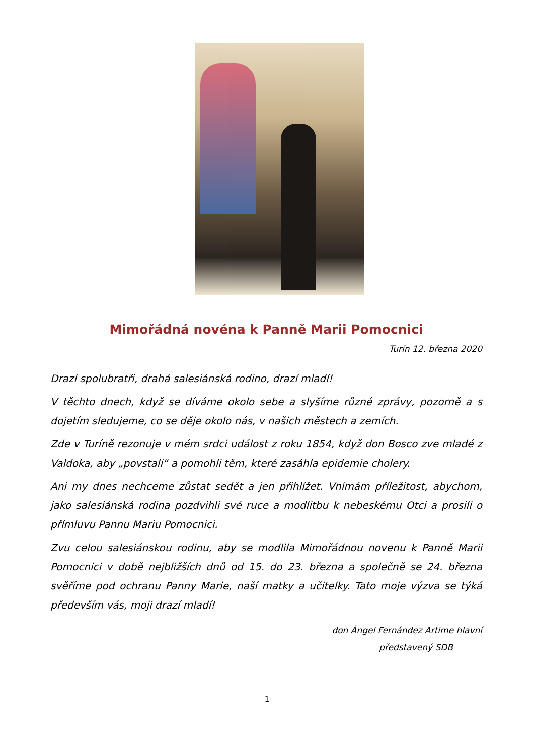Mimořádná novéna k Panně Marii Pomocnici
Turín 12. března 2020
Drazí spolubratři, drahá salesiánská rodino, drazí mladí!
V těchto dnech, když se díváme okolo sebe a slyšíme různé zprávy, pozorně a s dojetím sledujeme, co se děje okolo nás, v našich městech a zemích.
Zde v Turíně rezonuje v mém srdci událost z roku 1854, když don Bosco zve mladé z Valdoka, aby „povstali“ a pomohli těm, které zasáhla epidemie cholery.
Ani my dnes nechceme zůstat sedět a jen přihlížet. Vnímám příležitost, abychom, jako salesiánská rodina pozdvihli své ruce a modlitbu k nebeskému Otci a prosili o přímluvu Pannu Mariu Pomocnici.
Zvu celou salesiánskou rodinu, aby se modlila Mimořádnou novenu k Panně Marii Pomocnici v době nejbližších dnů od 15. do 23. března a společně se 24. března svěříme pod ochranu Panny Marie, naší matky a učitelky. Tato moje výzva se týká především vás, moji drazí mladí!
don Ángel Fernández Artime hlavní
představený SDB
1